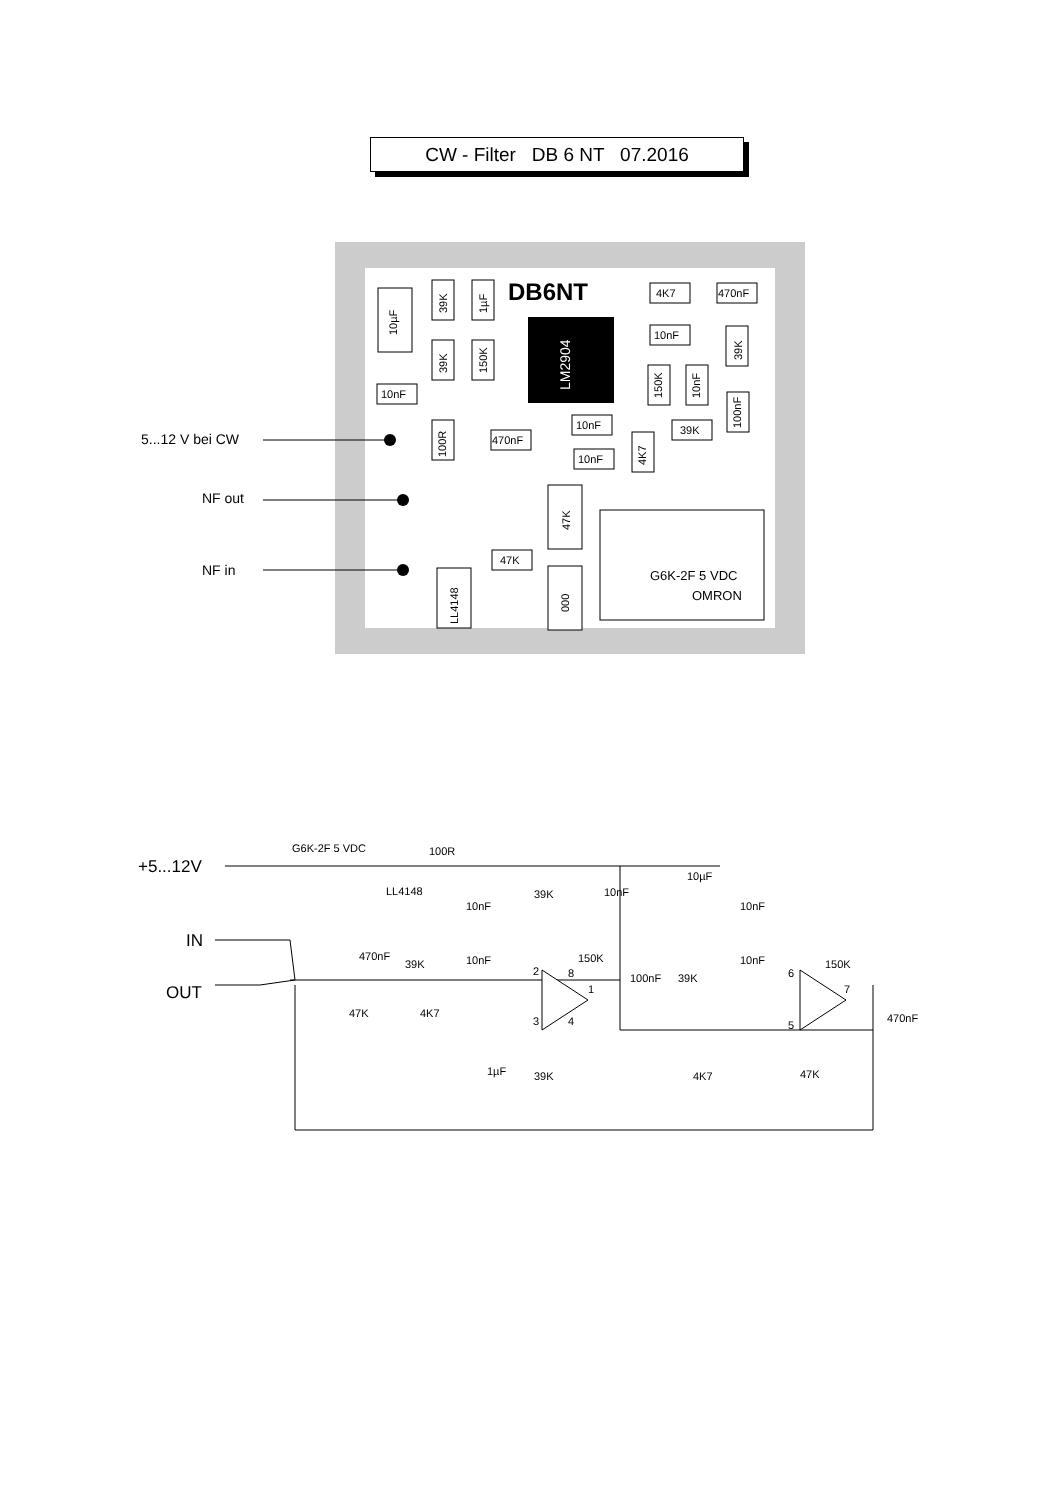CW - Filter DB 6 NT 07.2016
DB6NT
LM2904
10µF
39K
1µF
39K
150K
10nF
4K7
470nF
10nF
39K
150K
10nF
100nF
100R
470nF
10nF
10nF
4K7
39K
47K
47K
000
LL4148
OMRON
G6K-2F 5 VDC
5...12 V bei CW
NF out
NF in
G6K-2F 5 VDC
100R
LL4148
39K
10nF
10µF
10nF
10nF
470nF
39K
10nF
150K
10nF
150K
100nF
39K
47K
4K7
470nF
1µF
39K
4K7
47K
2
8
1
3
4
6
7
5
+5...12V
IN
OUT